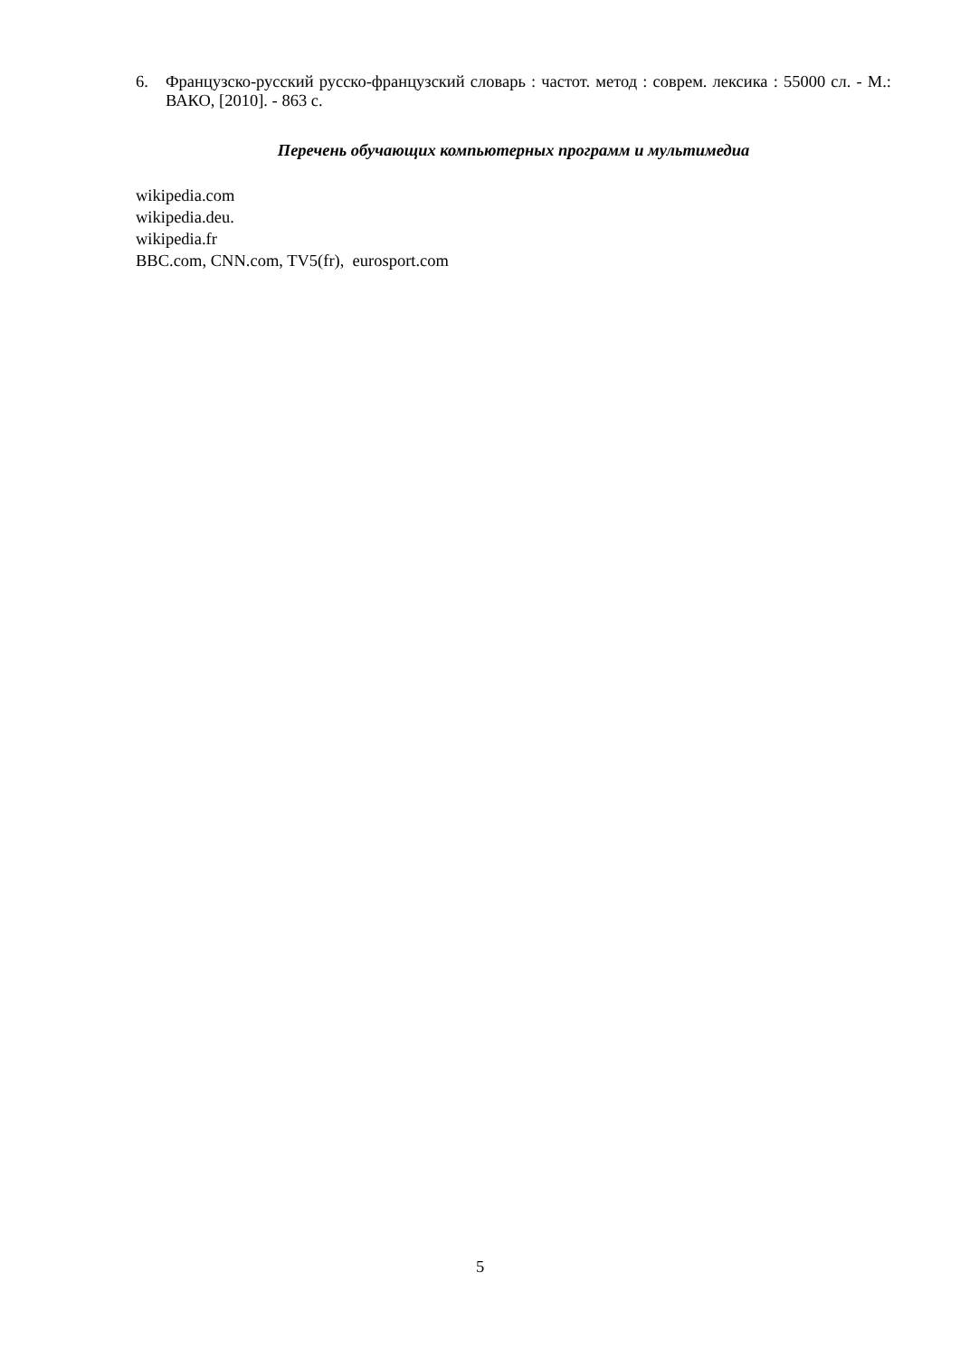6. Французско-русский русско-французский словарь : частот. метод : соврем. лексика : 55000 сл. - М.: ВАКО, [2010]. - 863 с.
Перечень обучающих компьютерных программ и мультимедиа
wikipedia.com
wikipedia.deu.
wikipedia.fr
BBC.com, CNN.com, TV5(fr), eurosport.com
5